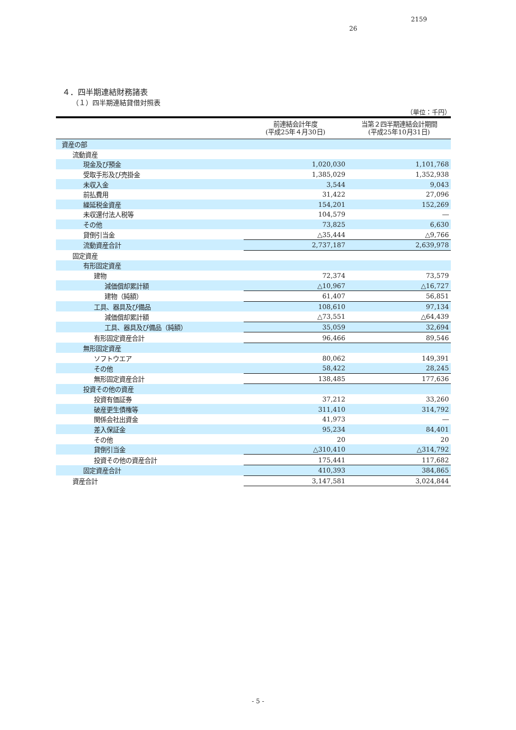2159
26
４．四半期連結財務諸表
（１）四半期連結貸借対照表
（単位：千円）
| | 前連結会計年度 (平成25年４月30日) | 当第２四半期連結会計期間 (平成25年10月31日) |
| --- | --- | --- |
| 資産の部 | | |
| 流動資産 | | |
| 現金及び預金 | 1,020,030 | 1,101,768 |
| 受取手形及び売掛金 | 1,385,029 | 1,352,938 |
| 未収入金 | 3,544 | 9,043 |
| 前払費用 | 31,422 | 27,096 |
| 繰延税金資産 | 154,201 | 152,269 |
| 未収還付法人税等 | 104,579 | ― |
| その他 | 73,825 | 6,630 |
| 貸倒引当金 | △35,444 | △9,766 |
| 流動資産合計 | 2,737,187 | 2,639,978 |
| 固定資産 | | |
| 有形固定資産 | | |
| 建物 | 72,374 | 73,579 |
| 減価償却累計額 | △10,967 | △16,727 |
| 建物（純額） | 61,407 | 56,851 |
| 工具、器具及び備品 | 108,610 | 97,134 |
| 減価償却累計額 | △73,551 | △64,439 |
| 工具、器具及び備品（純額） | 35,059 | 32,694 |
| 有形固定資産合計 | 96,466 | 89,546 |
| 無形固定資産 | | |
| ソフトウエア | 80,062 | 149,391 |
| その他 | 58,422 | 28,245 |
| 無形固定資産合計 | 138,485 | 177,636 |
| 投資その他の資産 | | |
| 投資有価証券 | 37,212 | 33,260 |
| 破産更生債権等 | 311,410 | 314,792 |
| 関係会社出資金 | 41,973 | ― |
| 差入保証金 | 95,234 | 84,401 |
| その他 | 20 | 20 |
| 貸倒引当金 | △310,410 | △314,792 |
| 投資その他の資産合計 | 175,441 | 117,682 |
| 固定資産合計 | 410,393 | 384,865 |
| 資産合計 | 3,147,581 | 3,024,844 |
- 5 -